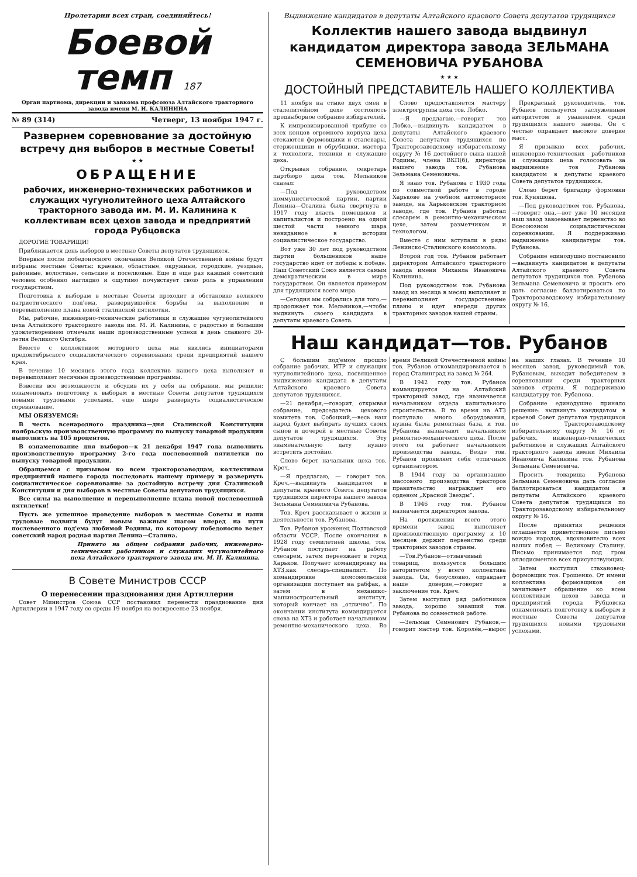Пролетарии всех стран, соединяйтесь!
Боевой темп 187
Орган партнома, дирекции и завкома профсоюза Алтайского тракторного завода имени М. И. КАЛИНИНА
№ 89 (314) Четверг, 13 ноября 1947 г.
Развернем соревнование за достойную встречу дня выборов в местные Советы!
★ ★
ОБРАЩЕНИЕ
рабочих, инженерно-технических работников и служащих чугунолитейного цеха Алтайского тракторного завода им. М. И. Калинина к коллективам всех цехов завода и предприятий города Рубцовска
ДОРОГИЕ ТОВАРИЩИ!
Приближается день выборов в местные Советы депутатов трудящихся.
Впервые после победоносного окончания Великой Отечественной войны будут избраны местные Советы: краевые, областные, окружные, городские, уездные, районные, волостные, сельские и поселковые. Еще и еще раз каждый советский человек особенно наглядно и ощутимо почувствует свою роль в управлении государством.
Подготовка к выборам в местные Советы проходит в обстановке великого патриотического под'ема, развернувшейся борьбы за выполнение и перевыполнение плана новой сталинской пятилетки.
Мы, рабочие, инженерно-технические работники и служащие чугунолитейного цеха Алтайского тракторного завода им. М. И. Калинина, с радостью и большим удовлетворением отмечали наши производственные успехи в день славного 30-летия Великого Октября.
Вместе с коллективом моторного цеха мы явились инициаторами предоктябрьского социалистического соревнования среди предприятий нашего края.
В течение 10 месяцев этого года коллектив нашего цеха выполняет и перевыполняет месячные производственные программы.
Взвесив все возможности и обсудив их у себя на собрании, мы решили: ознаменовать подготовку к выборам в местные Советы депутатов трудящихся новыми трудовыми успехами, еще шире развернуть социалистическое соревнование.
МЫ ОБЯЗУЕМСЯ:
В честь всенародного праздника—дня Сталинской Конституции ноябрьскую производственную программу по выпуску товарной продукции выполнить на 105 процентов.
В ознаменование дня выборов—к 21 декабря 1947 года выполнить производственную программу 2-го года послевоенной пятилетки по выпуску товарной продукции.
Обращаемся с призывом ко всем тракторозаводцам, коллективам предприятий нашего города последовать нашему примеру и развернуть социалистическое соревнование за достойную встречу дня Сталинской Конституции и дня выборов в местные Советы депутатов трудящихся.
Все силы на выполнение и перевыполнение плана новой послевоенной пятилетки!
Пусть же успешное проведение выборов в местные Советы и наши трудовые подвиги будут новым важным шагом вперед на пути послевоенного под'ема любимой Родины, по которому победоносно ведет советский народ родная партия Ленина—Сталина.
Принято на общем собрании рабочих, инженерно-технических работников и служащих чугунолитейного цеха Алтайского тракторного завода им. М. И. Калинина.
В Совете Министров СССР
О перенесении празднования дня Артиллерии
Совет Министров Союза ССР постановил перенести празднование дня Артиллерии в 1947 году со среды 19 ноября на воскресенье 23 ноября.
Выдвижение кандидатов в депутаты Алтайского краевого Совета депутатов трудящихся
Коллектив нашего завода выдвинул кандидатом директора завода ЗЕЛЬМАНА СЕМЕНОВИЧА РУБАНОВА
★ ★ ★
ДОСТОЙНЫЙ ПРЕДСТАВИТЕЛЬ НАШЕГО КОЛЛЕКТИВА
11 ноября на стыке двух смен в сталелитейном цехе состоялось предвыборное собрание избирателей.
К импровизированной трибуне со всех концов огромного корпуса цеха стекаются формовщики и сталевары, стерженщики и обрубщики, мастера и технологи, техники и служащие цеха.
Открывая собрание, секретарь партбюро цеха тов. Мельников сказал:
—Под руководством коммунистической партии, партии Ленина—Сталина была свергнута в 1917 году власть помещиков и капиталистов и построено на одной шестой части земного шара невиданное в истории социалистическое государство.
Вот уже 30 лет под руководством партии большевиков наше государство идет от победы к победе. Наш Советский Союз является самым демократическим в мире государством. Он является примером для трудящихся всего мира.
—Сегодня мы собрались для того,—продолжает тов. Мельников,—чтобы выдвинуть своего кандидата в депутаты краевого Совета.
Слово предоставляется мастеру электрогруппы цеха тов. Лобко.
—Я предлагаю,—говорит тов Лобко,—выдвинуть кандидатом в депутаты Алтайского краевого Совета депутатов трудящихся по Тракторозаводскому избирательному округу № 16 достойного сына нашей Родины, члена ВКП(б), директора нашего завода тов. Рубанова Зельмана Семеновича.
Я знаю тов. Рубанова с 1930 года по совместной работе в городе Харькове на учебном автомоторном заводе, на Харьковском тракторном заводе, где тов. Рубанов работал слесарем в ремонтно-механическом цехе, затем разметчиком и технологом.
Вместе с ним вступали в ряды Ленинско-Сталинского комсомола.
Второй год тов. Рубанов работает директором Алтайского тракторного завода имени Михаила Ивановича Калинина.
Под руководством тов. Рубанова завод из месяца в месяц выполняет и перевыполняет государственные планы и идет впереди других тракторных заводов нашей страны.
Прекрасный руководитель, тов. Рубанов пользуется заслуженным авторитетом и уважением среди трудящихся нашего завода. Он с честью оправдает высокое доверие масс.
Я призываю всех рабочих, инженерно-технических работников и служащих цеха голосовать за выдвижение тов Рубанова кандидатом в депутаты краевого Совета депутатов трудящихся.
Слово берет бригадир формовки тов. Куняшова.
—Под руководством тов. Рубанова,—говорит она,—вот уже 10 месяцев наш завод завоевывает первенство во Всесоюзном социалистическом соревновании. Я поддерживаю выдвижение кандидатуры тов. Рубанова.
Собрание единодушно постановило—выдвинуть кандидатом в депутаты Алтайского краевого Совета депутатов трудящихся тов. Рубанова Зельмана Семеновича и просить его дать согласие баллотироваться по Тракторозаводскому избирательному округу № 16.
Наш кандидат—тов. Рубанов
С большим под'емом прошло собрание рабочих, ИТР и служащих чугунолитейного цеха, посвященное выдвижению кандидата в депутаты Алтайского краевого Совета депутатов трудящихся.
—21 декабря,—говорит, открывая собрание, председатель цехового комитета тов. Собоцкий,—весь наш народ будет выбирать лучших своих сынов и дочерей в местные Советы депутатов трудящихся. Эту знаменательную дату нужно встретить достойно.
Слово берет начальник цеха тов. Креч.
—Я предлагаю, — говорит тов. Креч,—выдвинуть кандидатом в депутаты краевого Совета депутатов трудящихся директора нашего завода Зельмана Семеновича Рубанова.
Тов. Креч рассказывает о жизни и деятельности тов. Рубанова.
Тов. Рубанов уроженец Полтавской области УССР. После окончания в 1928 году семилетней школы, тов. Рубанов поступает на работу слесарем, затем переезжает в город Харьков. Получает командировку на ХТЗ,как слесарь-специалист. По командировке комсомольской организации поступает на рабфак, а затем в механико-машиностроительный институт, который кончает на „отлично“. По окончании института командируется снова на ХТЗ и работает начальником ремонтно-механического цеха. Во время Великой Отечественной войны тов. Рубанов откомандировывается в город Сталинград на завод № 264.
В 1942 году тов. Рубанов командируется на Алтайский тракторный завод, где назначается начальником отдела капитального строительства. В то время на АТЗ поступало много оборудования, нужна была ремонтная база, и тов. Рубанова назначают начальником ремонтно-механического цеха. После этого он работает начальником производства завода. Везде тов. Рубанов проявляет себя отличным организатором.
В 1944 году за организацию массового производства тракторов правительство награждает его орденом „Красной Звезды“.
В 1946 году тов. Рубанов назначается директором завода.
На протяжении всего этого времени завод выполняет производственную программу и 10 месяцев держит первенство среди тракторных заводов страны.
—Тов.Рубанов—отзывчивый товарищ, пользуется большим авторитетом у всего коллектива завода. Он, безусловно, оправдает наше доверие,—говорит в заключение тов. Креч.
Затем выступил ряд работников завода, хорошо знавший тов. Рубанова по совместной работе.
—Зельман Семенович Рубанов,—говорит мастер тов. Короле́в,—вырос на наших глазах. В течение 10 месяцев завод, руководимый тов. Рубановым, выходит победителем в соревновании среди тракторных заводов страны. Я поддерживаю кандидатуру тов. Рубанова.
Собрание единодушно приняло решение: выдвинуть кандидатом в краевой Совет депутатов трудящихся по Тракторозаводскому избирательному округу № 16 от рабочих, инженерно-технических работников и служащих Алтайского тракторного завода имени Михаила Ивановича Калинина тов. Рубанова Зельмана Семеновича.
Просить товарища Рубанова Зельмана Семеновича дать согласие баллотироваться кандидатом в депутаты Алтайского краевого Совета депутатов трудящихся по Тракторозаводскому избирательному округу № 16.
После принятия решения оглашается приветственное письмо вождю народов, вдохновителю всех наших побед — Великому Сталину. Письмо принимается под гром аплодисментов всех присутствующих.
Затем выступил стахановец-формовщик тов. Грошенко. От имени коллектива формовщиков он зачитывает обращение ко всем коллективам цехов завода и предприятий города Рубцовска ознаменовать подготовку к выборам в местные Советы депутатов трудящихся новыми трудовыми успехами.